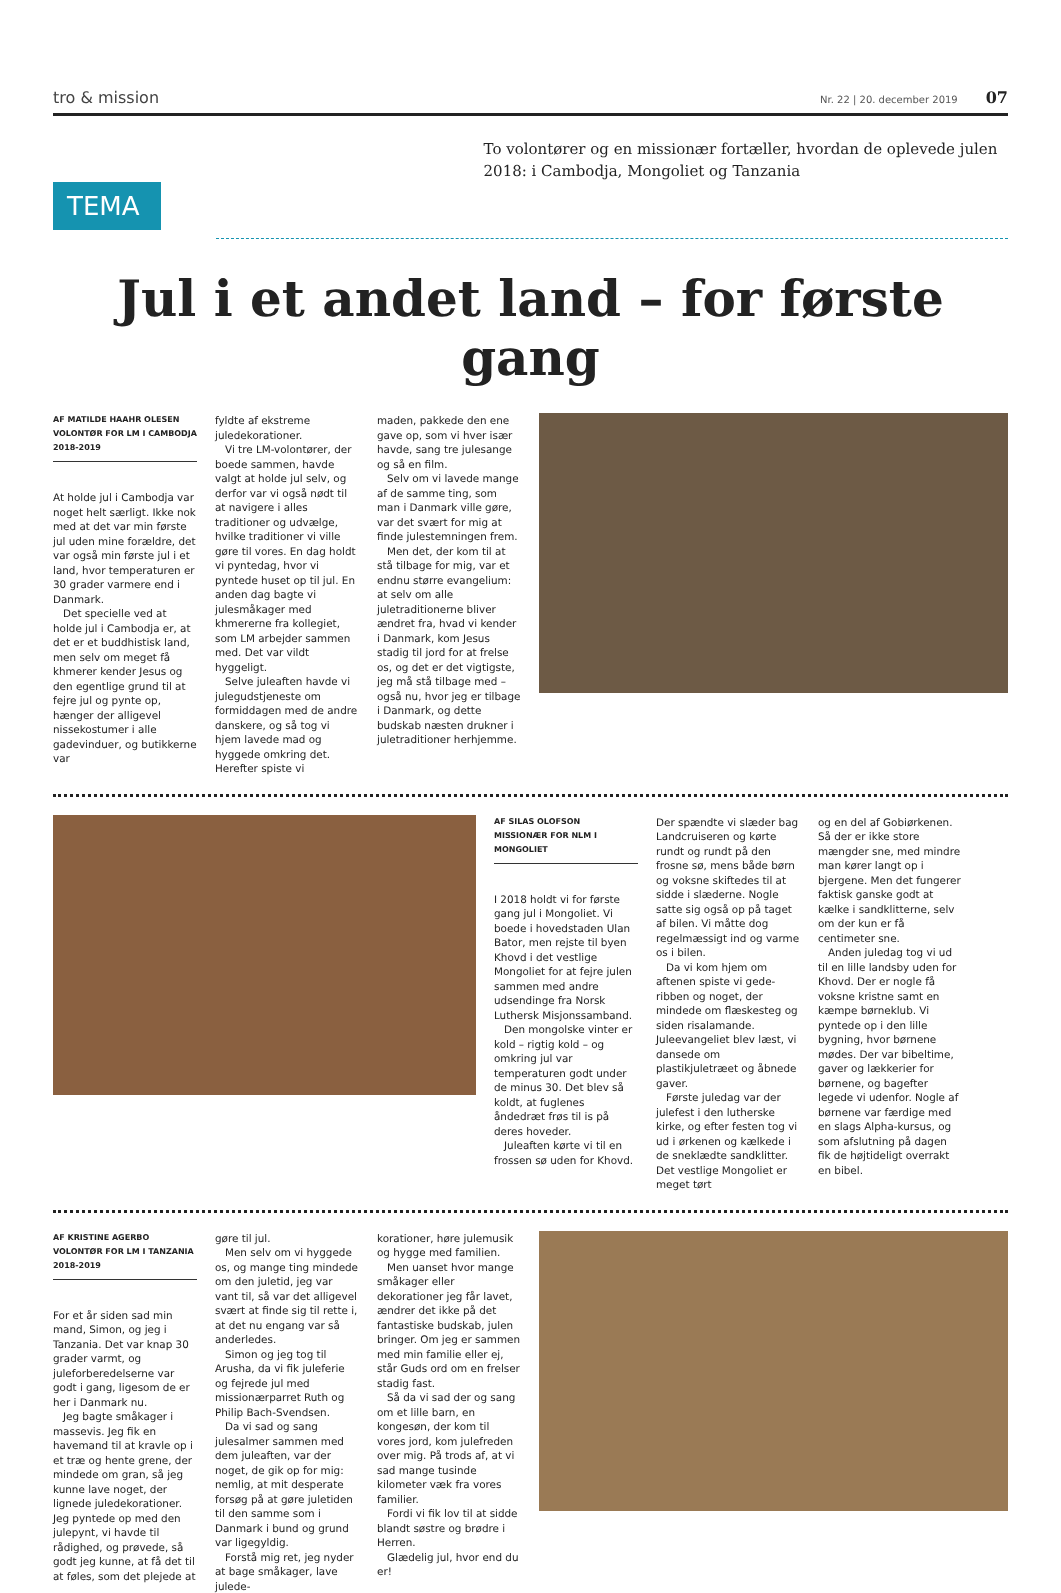tro & mission Nr. 22 | 20. december 2019 07
TEMA
To volontører og en missionær fortæller, hvordan de oplevede julen 2018: i Cambodja, Mongoliet og Tanzania
Jul i et andet land – for første gang
AF MATILDE HAAHR OLESEN
VOLONTØR FOR LM I CAMBODJA
2018-2019
At holde jul i Cambodja var noget helt særligt. Ikke nok med at det var min første jul uden mine forældre, det var også min første jul i et land, hvor temperaturen er 30 grader varmere end i Danmark.
Det specielle ved at holde jul i Cambodja er, at det er et buddhistisk land, men selv om meget få khmerer kender Jesus og den egentlige grund til at fejre jul og pynte op, hænger der alligevel nissekostumer i alle gadevinduer, og butikkerne var
fyldte af ekstreme juledekorationer.
Vi tre LM-volontører, der boede sammen, havde valgt at holde jul selv, og derfor var vi også nødt til at navigere i alles traditioner og udvælge, hvilke traditioner vi ville gøre til vores. En dag holdt vi pyntedag, hvor vi pyntede huset op til jul. En anden dag bagte vi julesmåkager med khmererne fra kollegiet, som LM arbejder sammen med. Det var vildt hyggeligt.
Selve juleaften havde vi julegudstjeneste om formiddagen med de andre danskere, og så tog vi hjem lavede mad og hyggede omkring det. Herefter spiste vi
maden, pakkede den ene gave op, som vi hver især havde, sang tre julesange og så en film.
Selv om vi lavede mange af de samme ting, som man i Danmark ville gøre, var det svært for mig at finde julestemningen frem.
Men det, der kom til at stå tilbage for mig, var et endnu større evangelium: at selv om alle juletraditionerne bliver ændret fra, hvad vi kender i Danmark, kom Jesus stadig til jord for at frelse os, og det er det vigtigste, jeg må stå tilbage med – også nu, hvor jeg er tilbage i Danmark, og dette budskab næsten drukner i juletraditioner herhjemme.
AF SILAS OLOFSON
MISSIONÆR FOR NLM I MONGOLIET
I 2018 holdt vi for første gang jul i Mongoliet. Vi boede i hovedstaden Ulan Bator, men rejste til byen Khovd i det vestlige Mongoliet for at fejre julen sammen med andre udsendinge fra Norsk Luthersk Misjonssamband.
Den mongolske vinter er kold – rigtig kold – og omkring jul var temperaturen godt under de minus 30. Det blev så koldt, at fuglenes åndedræt frøs til is på deres hoveder.
Juleaften kørte vi til en frossen sø uden for Khovd.
Der spændte vi slæder bag Landcruiseren og kørte rundt og rundt på den frosne sø, mens både børn og voksne skiftedes til at sidde i slæderne. Nogle satte sig også op på taget af bilen. Vi måtte dog regelmæssigt ind og varme os i bilen.
Da vi kom hjem om aftenen spiste vi gede-ribben og noget, der mindede om flæskesteg og siden risalamande. Juleevangeliet blev læst, vi dansede om plastikjuletræet og åbnede gaver.
Første juledag var der julefest i den lutherske kirke, og efter festen tog vi ud i ørkenen og kælkede i de sneklædte sandklitter. Det vestlige Mongoliet er meget tørt
og en del af Gobiørkenen. Så der er ikke store mængder sne, med mindre man kører langt op i bjergene. Men det fungerer faktisk ganske godt at kælke i sandklitterne, selv om der kun er få centimeter sne.
Anden juledag tog vi ud til en lille landsby uden for Khovd. Der er nogle få voksne kristne samt en kæmpe børneklub. Vi pyntede op i den lille bygning, hvor børnene mødes. Der var bibeltime, gaver og lækkerier for børnene, og bagefter legede vi udenfor. Nogle af børnene var færdige med en slags Alpha-kursus, og som afslutning på dagen fik de højtideligt overrakt en bibel.
AF KRISTINE AGERBO
VOLONTØR FOR LM I TANZANIA
2018-2019
For et år siden sad min mand, Simon, og jeg i Tanzania. Det var knap 30 grader varmt, og juleforberedelserne var godt i gang, ligesom de er her i Danmark nu.
Jeg bagte småkager i massevis. Jeg fik en havemand til at kravle op i et træ og hente grene, der mindede om gran, så jeg kunne lave noget, der lignede juledekorationer. Jeg pyntede op med den julepynt, vi havde til rådighed, og prøvede, så godt jeg kunne, at få det til at føles, som det plejede at
gøre til jul.
Men selv om vi hyggede os, og mange ting mindede om den juletid, jeg var vant til, så var det alligevel svært at finde sig til rette i, at det nu engang var så anderledes.
Simon og jeg tog til Arusha, da vi fik juleferie og fejrede jul med missionærparret Ruth og Philip Bach-Svendsen.
Da vi sad og sang julesalmer sammen med dem juleaften, var der noget, de gik op for mig: nemlig, at mit desperate forsøg på at gøre juletiden til den samme som i Danmark i bund og grund var ligegyldig.
Forstå mig ret, jeg nyder at bage småkager, lave julede-
korationer, høre julemusik og hygge med familien.
Men uanset hvor mange småkager eller dekorationer jeg får lavet, ændrer det ikke på det fantastiske budskab, julen bringer. Om jeg er sammen med min familie eller ej, står Guds ord om en frelser stadig fast.
Så da vi sad der og sang om et lille barn, en kongesøn, der kom til vores jord, kom julefreden over mig. På trods af, at vi sad mange tusinde kilometer væk fra vores familier.
Fordi vi fik lov til at sidde blandt søstre og brødre i Herren.
Glædelig jul, hvor end du er!